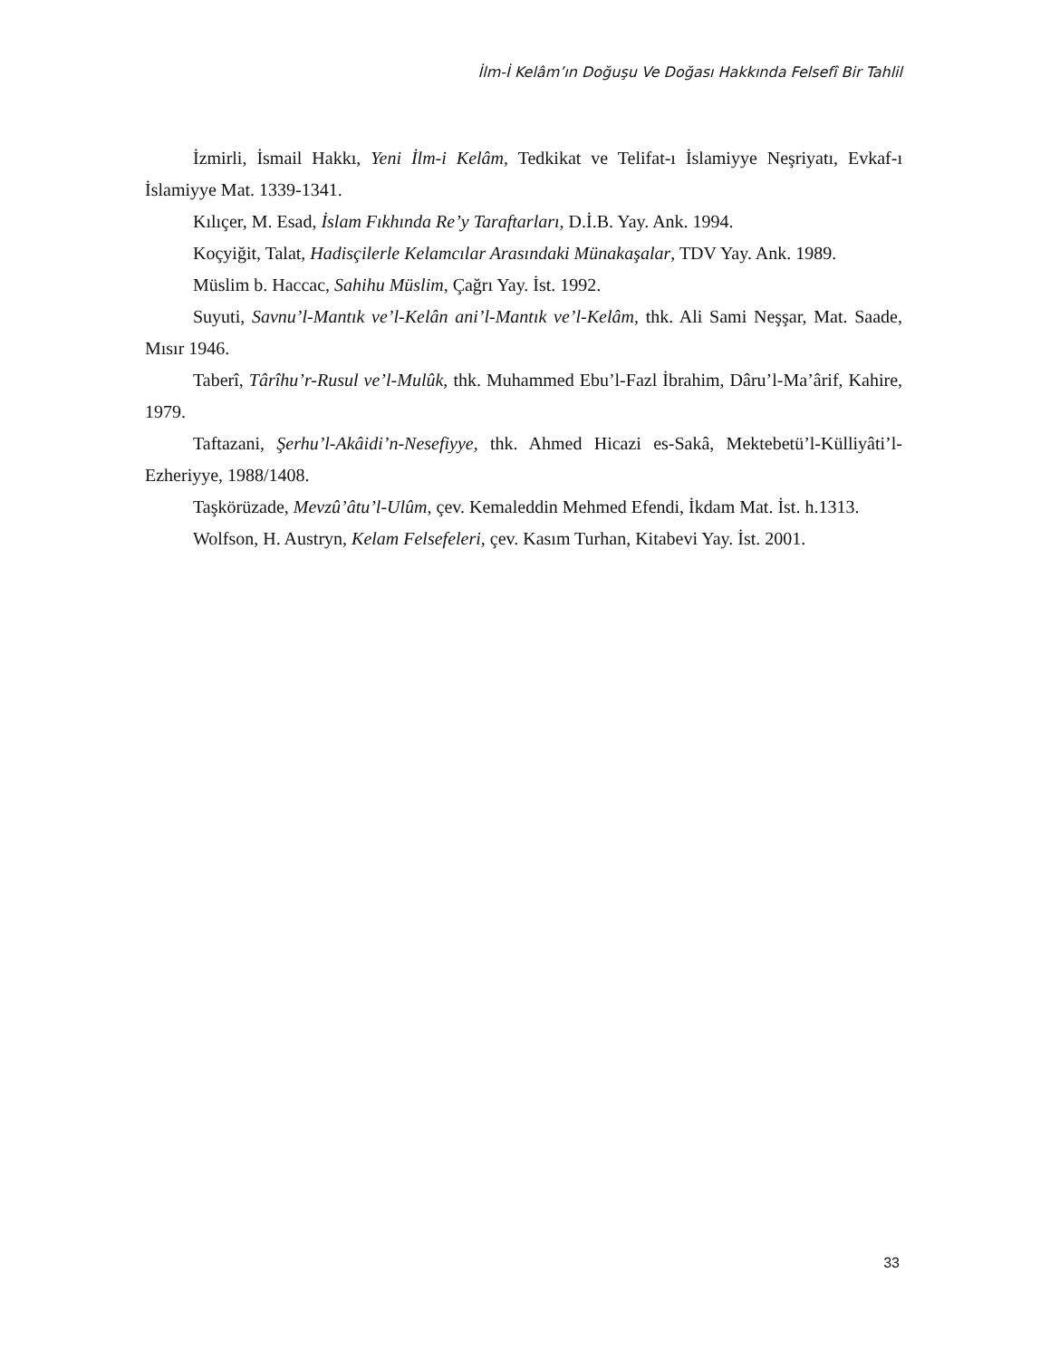İlm-İ Kelâm’ın Doğuşu Ve Doğası Hakkında Felsefî Bir Tahlil
İzmirli, İsmail Hakkı, Yeni İlm-i Kelâm, Tedkikat ve Telifat-ı İslamiyye Neşriyatı, Evkaf-ı İslamiyye Mat. 1339-1341.
Kılıçer, M. Esad, İslam Fıkhında Re’y Taraftarları, D.İ.B. Yay. Ank. 1994.
Koçyiğit, Talat, Hadisçilerle Kelamcılar Arasındaki Münakaşalar, TDV Yay. Ank. 1989.
Müslim b. Haccac, Sahihu Müslim, Çağrı Yay. İst. 1992.
Suyuti, Savnu’l-Mantık ve’l-Kelân ani’l-Mantık ve’l-Kelâm, thk. Ali Sami Neşşar, Mat. Saade, Mısır 1946.
Taberî, Târîhu’r-Rusul ve’l-Mulûk, thk. Muhammed Ebu’l-Fazl İbrahim, Dâru’l-Ma’ârif, Kahire, 1979.
Taftazani, Şerhu’l-Akâidi’n-Nesefiyye, thk. Ahmed Hicazi es-Sakâ, Mektebetü’l-Külliyâti’l-Ezheriyye, 1988/1408.
Taşkörüzade, Mevzû’âtu’l-Ulûm, çev. Kemaleddin Mehmed Efendi, İkdam Mat. İst. h.1313.
Wolfson, H. Austryn, Kelam Felsefeleri, çev. Kasım Turhan, Kitabevi Yay. İst. 2001.
33